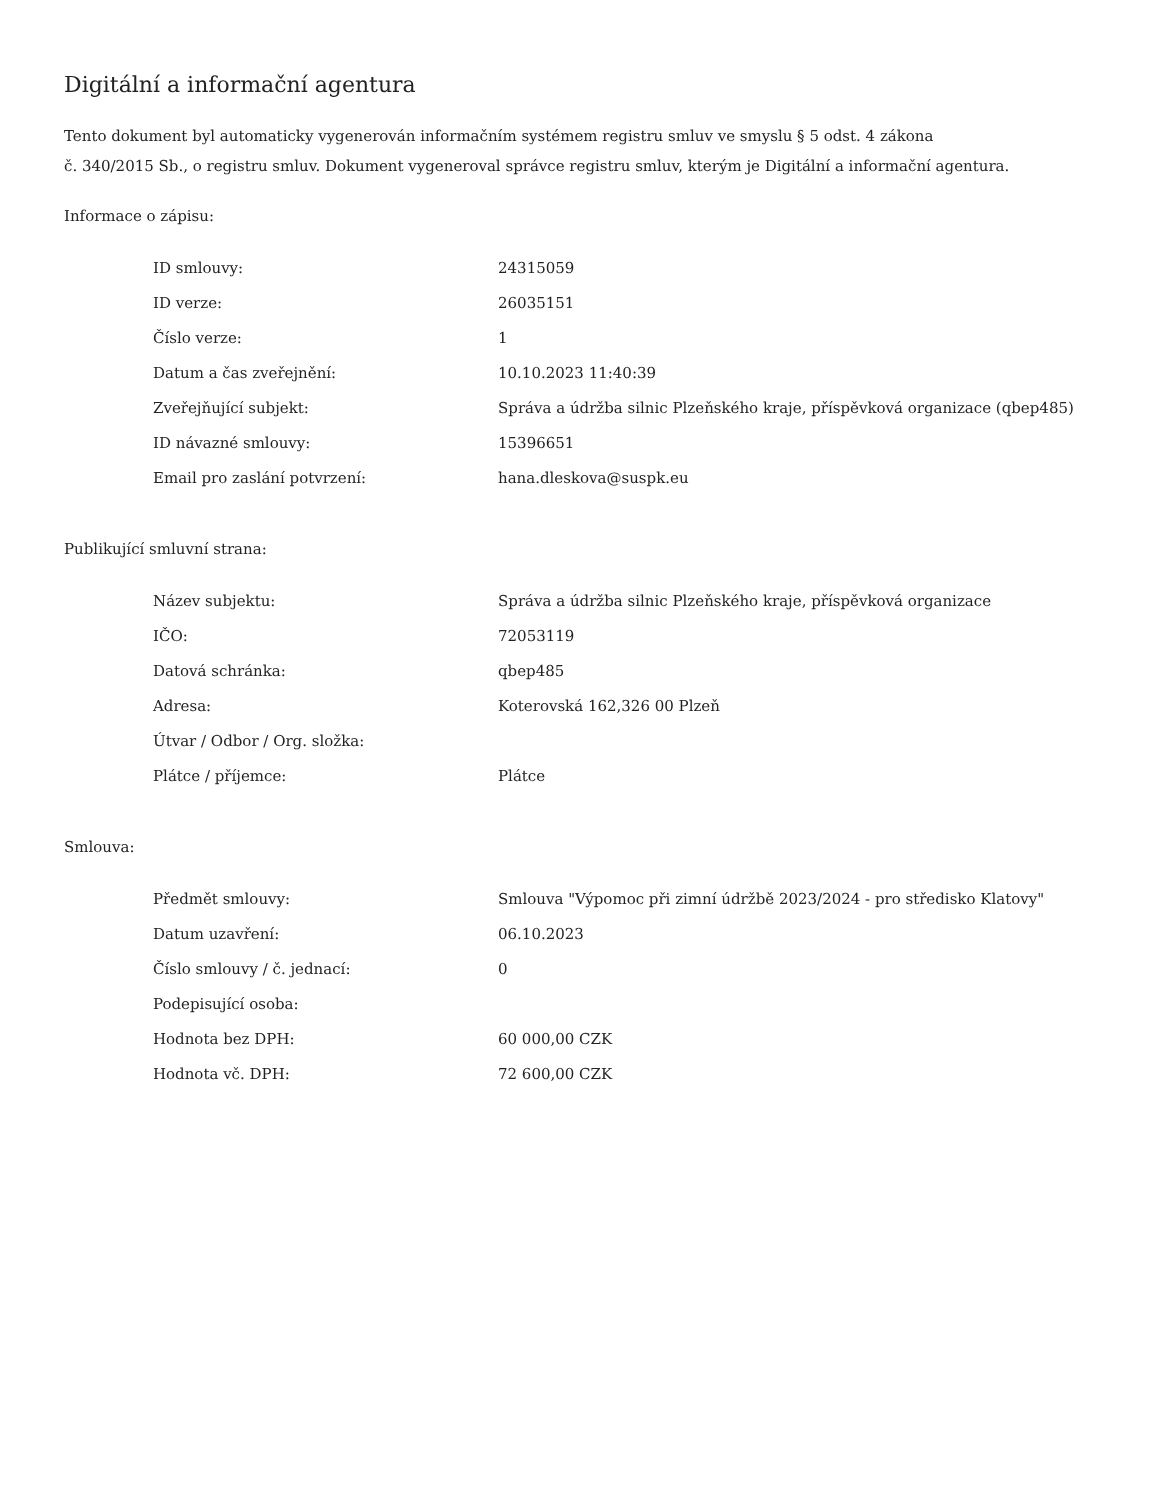Digitální a informační agentura
Tento dokument byl automaticky vygenerován informačním systémem registru smluv ve smyslu § 5 odst. 4 zákona
č. 340/2015 Sb., o registru smluv. Dokument vygeneroval správce registru smluv, kterým je Digitální a informační agentura.
Informace o zápisu:
| ID smlouvy: | 24315059 |
| ID verze: | 26035151 |
| Číslo verze: | 1 |
| Datum a čas zveřejnění: | 10.10.2023 11:40:39 |
| Zveřejňující subjekt: | Správa a údržba silnic Plzeňského kraje, příspěvková organizace (qbep485) |
| ID návazné smlouvy: | 15396651 |
| Email pro zaslání potvrzení: | hana.dleskova@suspk.eu |
Publikující smluvní strana:
| Název subjektu: | Správa a údržba silnic Plzeňského kraje, příspěvková organizace |
| IČO: | 72053119 |
| Datová schránka: | qbep485 |
| Adresa: | Koterovská 162,326 00 Plzeň |
| Útvar / Odbor / Org. složka: | |
| Plátce / příjemce: | Plátce |
Smlouva:
| Předmět smlouvy: | Smlouva "Výpomoc při zimní údržbě 2023/2024 - pro středisko Klatovy" |
| Datum uzavření: | 06.10.2023 |
| Číslo smlouvy / č. jednací: | 0 |
| Podepisující osoba: | |
| Hodnota bez DPH: | 60 000,00 CZK |
| Hodnota vč. DPH: | 72 600,00 CZK |